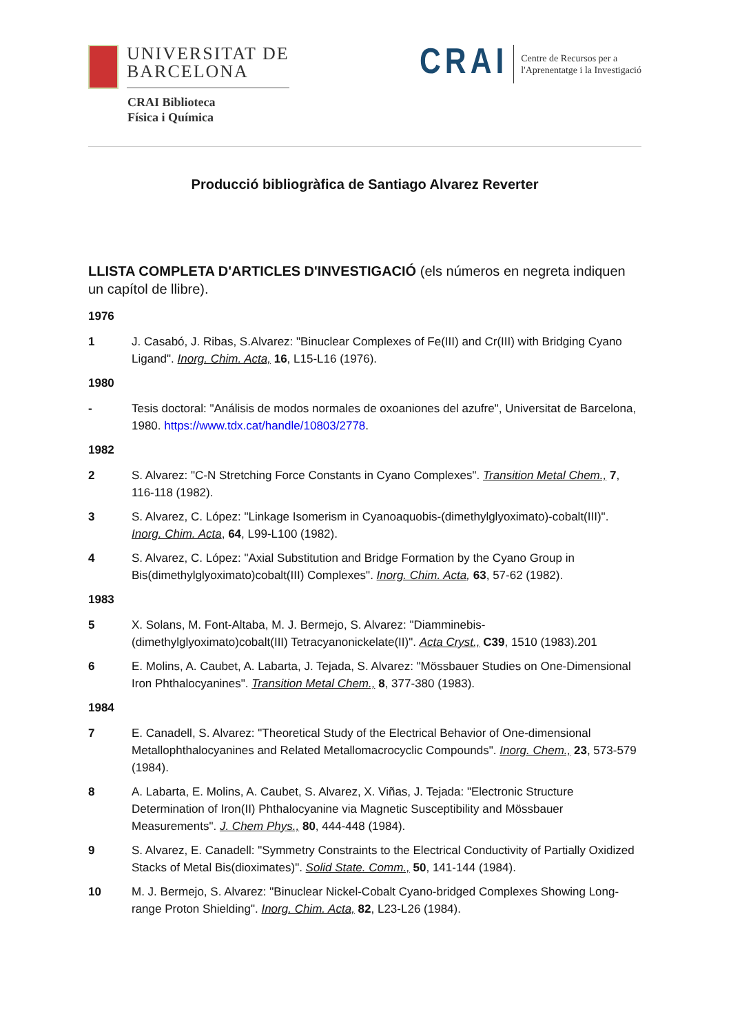UNIVERSITAT DE
BARCELONA
CRAI Biblioteca
Física i Química
CRAI Centre de Recursos per a
l'Aprenentatge i la Investigació
Producció bibliogràfica de Santiago Alvarez Reverter
LLISTA COMPLETA D'ARTICLES D'INVESTIGACIÓ (els números en negreta indiquen un capítol de llibre).
1976
1 J. Casabó, J. Ribas, S.Alvarez: "Binuclear Complexes of Fe(III) and Cr(III) with Bridging Cyano Ligand". Inorg. Chim. Acta, 16, L15-L16 (1976).
1980
- Tesis doctoral: "Análisis de modos normales de oxoaniones del azufre", Universitat de Barcelona, 1980. https://www.tdx.cat/handle/10803/2778.
1982
2 S. Alvarez: "C-N Stretching Force Constants in Cyano Complexes". Transition Metal Chem., 7, 116-118 (1982).
3 S. Alvarez, C. López: "Linkage Isomerism in Cyanoaquobis-(dimethylglyoximato)-cobalt(III)". Inorg. Chim. Acta, 64, L99-L100 (1982).
4 S. Alvarez, C. López: "Axial Substitution and Bridge Formation by the Cyano Group in Bis(dimethylglyoximato)cobalt(III) Complexes". Inorg. Chim. Acta, 63, 57-62 (1982).
1983
5 X. Solans, M. Font-Altaba, M. J. Bermejo, S. Alvarez: "Diamminebis-(dimethylglyoximato)cobalt(III) Tetracyanonickelate(II)". Acta Cryst., C39, 1510 (1983).201
6 E. Molins, A. Caubet, A. Labarta, J. Tejada, S. Alvarez: "Mössbauer Studies on One-Dimensional Iron Phthalocyanines". Transition Metal Chem., 8, 377-380 (1983).
1984
7 E. Canadell, S. Alvarez: "Theoretical Study of the Electrical Behavior of One-dimensional Metallophthalocyanines and Related Metallomacrocyclic Compounds". Inorg. Chem., 23, 573-579 (1984).
8 A. Labarta, E. Molins, A. Caubet, S. Alvarez, X. Viñas, J. Tejada: "Electronic Structure Determination of Iron(II) Phthalocyanine via Magnetic Susceptibility and Mössbauer Measurements". J. Chem Phys., 80, 444-448 (1984).
9 S. Alvarez, E. Canadell: "Symmetry Constraints to the Electrical Conductivity of Partially Oxidized Stacks of Metal Bis(dioximates)". Solid State. Comm., 50, 141-144 (1984).
10 M. J. Bermejo, S. Alvarez: "Binuclear Nickel-Cobalt Cyano-bridged Complexes Showing Long-range Proton Shielding". Inorg. Chim. Acta, 82, L23-L26 (1984).